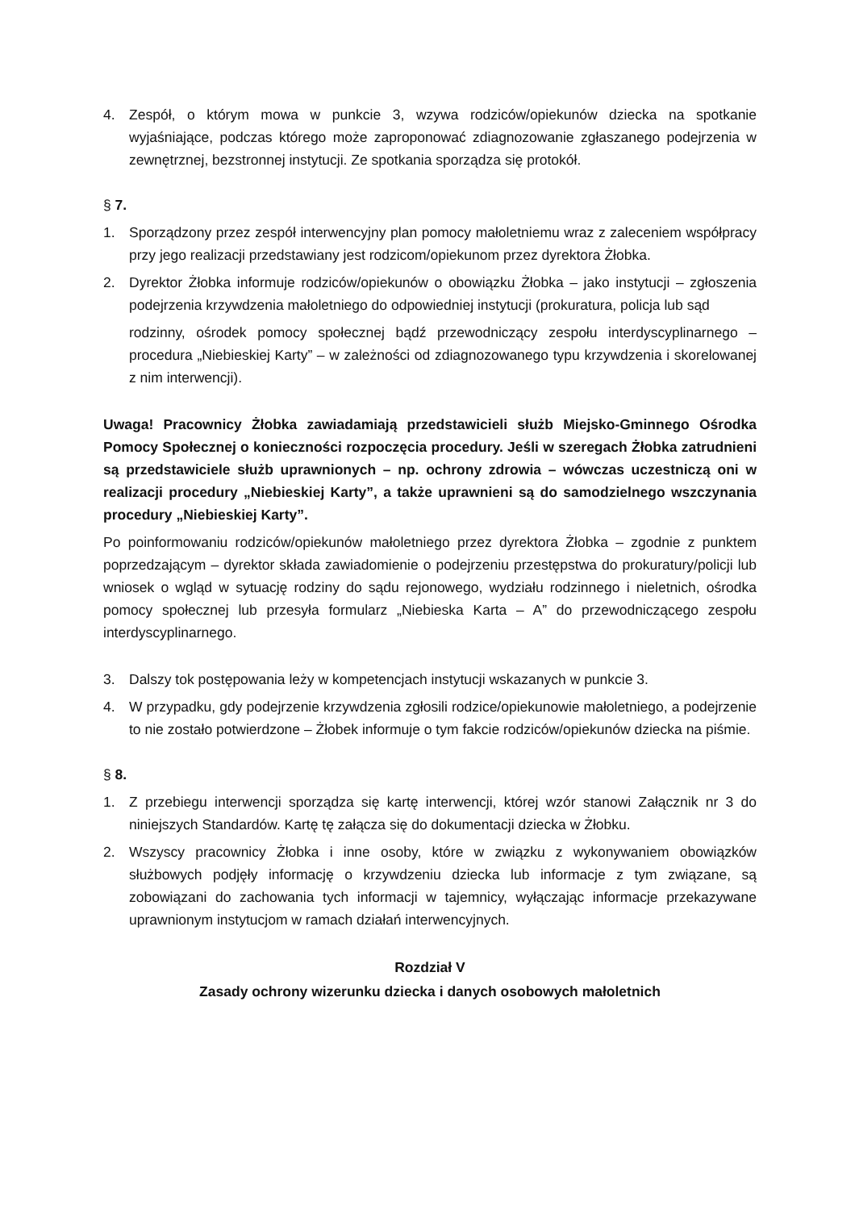4. Zespół, o którym mowa w punkcie 3, wzywa rodziców/opiekunów dziecka na spotkanie wyjaśniające, podczas którego może zaproponować zdiagnozowanie zgłaszanego podejrzenia w zewnętrznej, bezstronnej instytucji. Ze spotkania sporządza się protokół.
§ 7.
1. Sporządzony przez zespół interwencyjny plan pomocy małoletniemu wraz z zaleceniem współpracy przy jego realizacji przedstawiany jest rodzicom/opiekunom przez dyrektora Żłobka.
2. Dyrektor Żłobka informuje rodziców/opiekunów o obowiązku Żłobka – jako instytucji – zgłoszenia podejrzenia krzywdzenia małoletniego do odpowiedniej instytucji (prokuratura, policja lub sąd
rodzinny, ośrodek pomocy społecznej bądź przewodniczący zespołu interdyscyplinarnego – procedura „Niebieskiej Karty” – w zależności od zdiagnozowanego typu krzywdzenia i skorelowanej z nim interwencji).
Uwaga! Pracownicy Żłobka zawiadamiają przedstawicieli służb Miejsko-Gminnego Ośrodka Pomocy Społecznej o konieczności rozpoczęcia procedury. Jeśli w szeregach Żłobka zatrudnieni są przedstawiciele służb uprawnionych – np. ochrony zdrowia – wówczas uczestniczą oni w realizacji procedury „Niebieskiej Karty”, a także uprawnieni są do samodzielnego wszczynania procedury „Niebieskiej Karty”.
Po poinformowaniu rodziców/opiekunów małoletniego przez dyrektora Żłobka – zgodnie z punktem poprzedzającym – dyrektor składa zawiadomienie o podejrzeniu przestępstwa do prokuratury/policji lub wniosek o wgląd w sytuację rodziny do sądu rejonowego, wydziału rodzinnego i nieletnich, ośrodka pomocy społecznej lub przesyła formularz „Niebieska Karta – A” do przewodniczącego zespołu interdyscyplinarnego.
3. Dalszy tok postępowania leży w kompetencjach instytucji wskazanych w punkcie 3.
4. W przypadku, gdy podejrzenie krzywdzenia zgłosili rodzice/opiekunowie małoletniego, a podejrzenie to nie zostało potwierdzone – Żłobek informuje o tym fakcie rodziców/opiekunów dziecka na piśmie.
§ 8.
1. Z przebiegu interwencji sporządza się kartę interwencji, której wzór stanowi Załącznik nr 3 do niniejszych Standardów. Kartę tę załącza się do dokumentacji dziecka w Żłobku.
2. Wszyscy pracownicy Żłobka i inne osoby, które w związku z wykonywaniem obowiązków służbowych podjęły informację o krzywdzeniu dziecka lub informacje z tym związane, są zobowiązani do zachowania tych informacji w tajemnicy, wyłączając informacje przekazywane uprawnionym instytucjom w ramach działań interwencyjnych.
Rozdział V
Zasady ochrony wizerunku dziecka i danych osobowych małoletnich